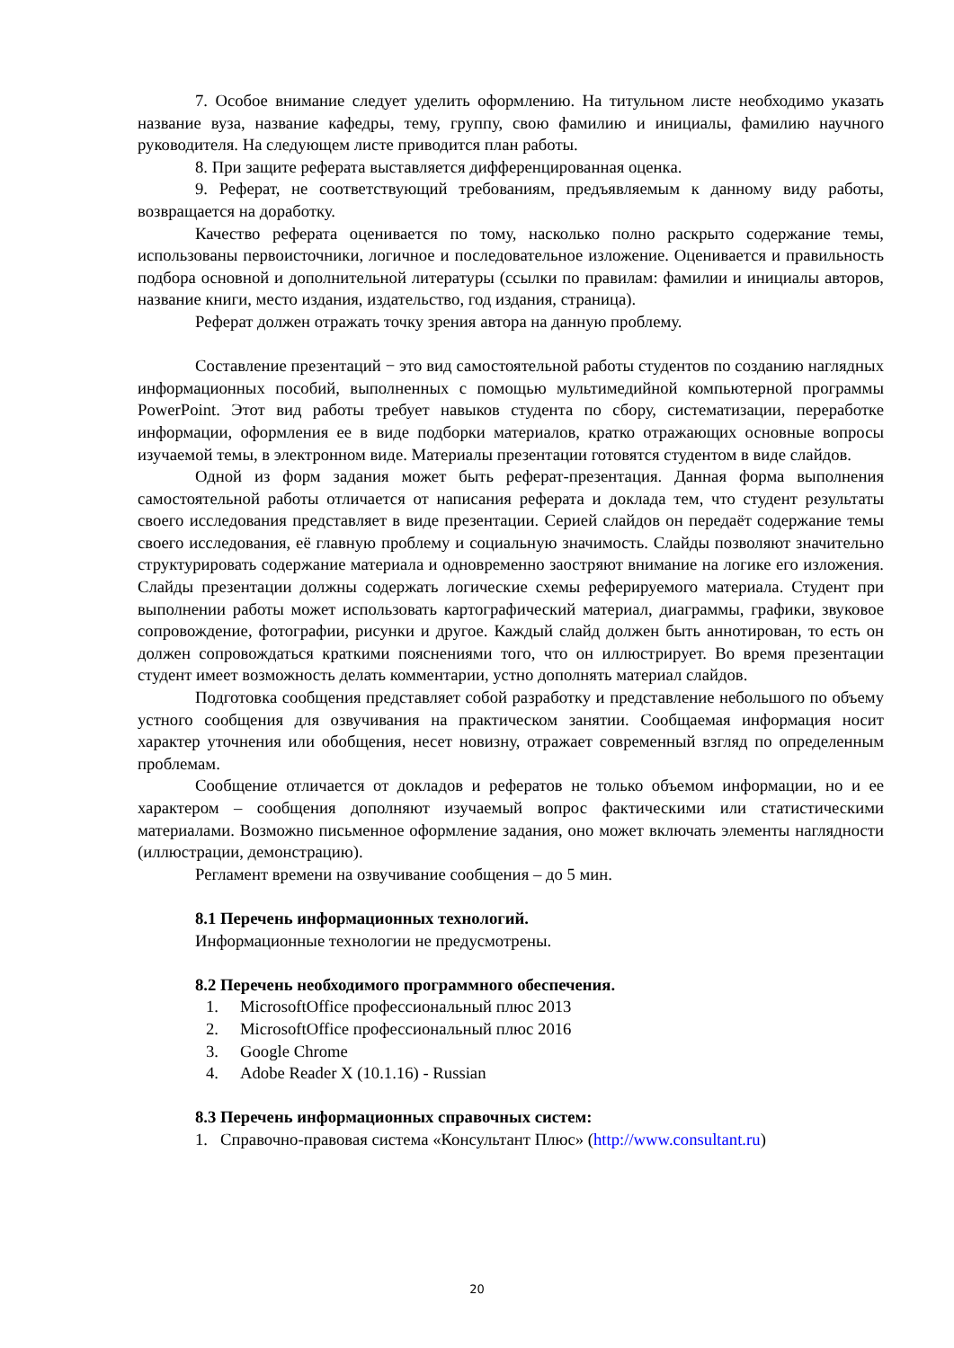7. Особое внимание следует уделить оформлению. На титульном листе необходимо указать название вуза, название кафедры, тему, группу, свою фамилию и инициалы, фамилию научного руководителя. На следующем листе приводится план работы.
8. При защите реферата выставляется дифференцированная оценка.
9. Реферат, не соответствующий требованиям, предъявляемым к данному виду работы, возвращается на доработку.
Качество реферата оценивается по тому, насколько полно раскрыто содержание темы, использованы первоисточники, логичное и последовательное изложение. Оценивается и правильность подбора основной и дополнительной литературы (ссылки по правилам: фамилии и инициалы авторов, название книги, место издания, издательство, год издания, страница).
Реферат должен отражать точку зрения автора на данную проблему.
Составление презентаций − это вид самостоятельной работы студентов по созданию наглядных информационных пособий, выполненных с помощью мультимедийной компьютерной программы PowerPoint. Этот вид работы требует навыков студента по сбору, систематизации, переработке информации, оформления ее в виде подборки материалов, кратко отражающих основные вопросы изучаемой темы, в электронном виде. Материалы презентации готовятся студентом в виде слайдов.
Одной из форм задания может быть реферат-презентация. Данная форма выполнения самостоятельной работы отличается от написания реферата и доклада тем, что студент результаты своего исследования представляет в виде презентации. Серией слайдов он передаёт содержание темы своего исследования, её главную проблему и социальную значимость. Слайды позволяют значительно структурировать содержание материала и одновременно заостряют внимание на логике его изложения. Слайды презентации должны содержать логические схемы реферируемого материала. Студент при выполнении работы может использовать картографический материал, диаграммы, графики, звуковое сопровождение, фотографии, рисунки и другое. Каждый слайд должен быть аннотирован, то есть он должен сопровождаться краткими пояснениями того, что он иллюстрирует. Во время презентации студент имеет возможность делать комментарии, устно дополнять материал слайдов.
Подготовка сообщения представляет собой разработку и представление небольшого по объему устного сообщения для озвучивания на практическом занятии. Сообщаемая информация носит характер уточнения или обобщения, несет новизну, отражает современный взгляд по определенным проблемам.
Сообщение отличается от докладов и рефератов не только объемом информации, но и ее характером – сообщения дополняют изучаемый вопрос фактическими или статистическими материалами. Возможно письменное оформление задания, оно может включать элементы наглядности (иллюстрации, демонстрацию).
Регламент времени на озвучивание сообщения – до 5 мин.
8.1 Перечень информационных технологий.
Информационные технологии не предусмотрены.
8.2 Перечень необходимого программного обеспечения.
1. MicrosoftOffice профессиональный плюс 2013
2. MicrosoftOffice профессиональный плюс 2016
3. Google Chrome
4. Adobe Reader X (10.1.16) - Russian
8.3 Перечень информационных справочных систем:
1. Справочно-правовая система «Консультант Плюс» (http://www.consultant.ru)
20